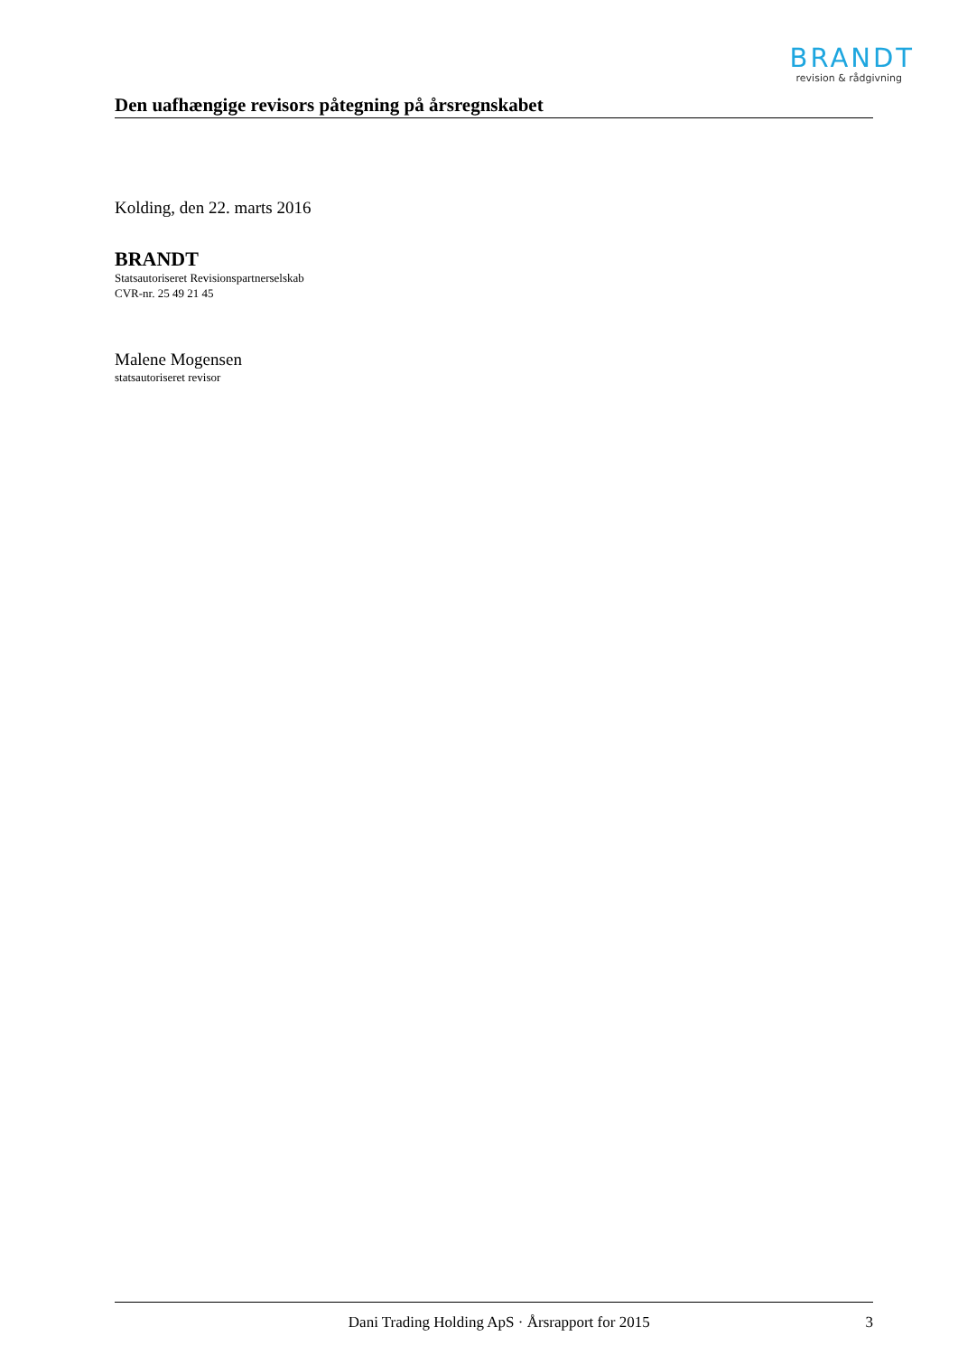BRANDT
revision & rådgivning
Den uafhængige revisors påtegning på årsregnskabet
Kolding, den 22. marts 2016
BRANDT
Statsautoriseret Revisionspartnerselskab
CVR-nr. 25 49 21 45
Malene Mogensen
statsautoriseret revisor
Dani Trading Holding ApS · Årsrapport for 2015 3